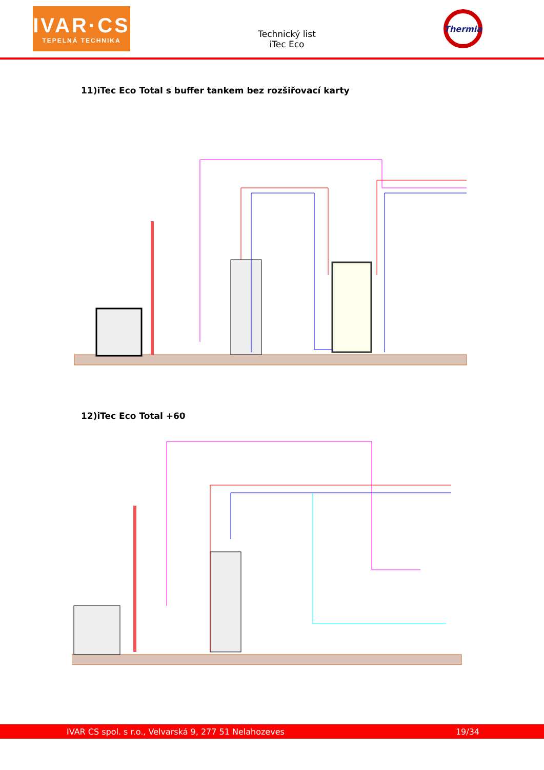IVAR·CS
TEPELNÁ TECHNIKA
Technický list
iTec Eco
Thermia
11)iTec Eco Total s buffer tankem bez rozšiřovací karty
12)iTec Eco Total +60
IVAR CS spol. s r.o., Velvarská 9, 277 51 Nelahozeves 19/34